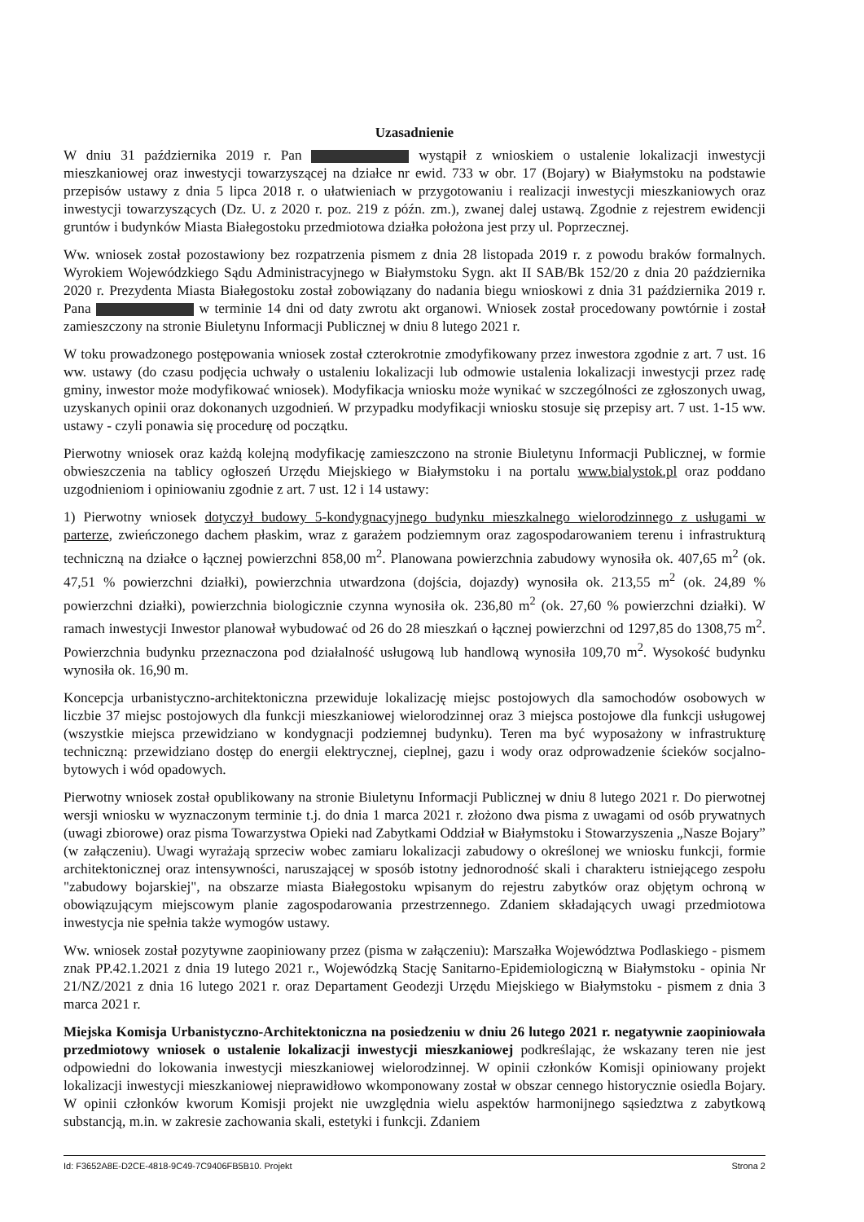Uzasadnienie
W dniu 31 października 2019 r. Pan wystąpił z wnioskiem o ustalenie lokalizacji inwestycji mieszkaniowej oraz inwestycji towarzyszącej na działce nr ewid. 733 w obr. 17 (Bojary) w Białymstoku na podstawie przepisów ustawy z dnia 5 lipca 2018 r. o ułatwieniach w przygotowaniu i realizacji inwestycji mieszkaniowych oraz inwestycji towarzyszących (Dz. U. z 2020 r. poz. 219 z późn. zm.), zwanej dalej ustawą. Zgodnie z rejestrem ewidencji gruntów i budynków Miasta Białegostoku przedmiotowa działka położona jest przy ul. Poprzecznej.
Ww. wniosek został pozostawiony bez rozpatrzenia pismem z dnia 28 listopada 2019 r. z powodu braków formalnych. Wyrokiem Wojewódzkiego Sądu Administracyjnego w Białymstoku Sygn. akt II SAB/Bk 152/20 z dnia 20 października 2020 r. Prezydenta Miasta Białegostoku został zobowiązany do nadania biegu wnioskowi z dnia 31 października 2019 r. Pana w terminie 14 dni od daty zwrotu akt organowi. Wniosek został procedowany powtórnie i został zamieszczony na stronie Biuletynu Informacji Publicznej w dniu 8 lutego 2021 r.
W toku prowadzonego postępowania wniosek został czterokrotnie zmodyfikowany przez inwestora zgodnie z art. 7 ust. 16 ww. ustawy (do czasu podjęcia uchwały o ustaleniu lokalizacji lub odmowie ustalenia lokalizacji inwestycji przez radę gminy, inwestor może modyfikować wniosek). Modyfikacja wniosku może wynikać w szczególności ze zgłoszonych uwag, uzyskanych opinii oraz dokonanych uzgodnień. W przypadku modyfikacji wniosku stosuje się przepisy art. 7 ust. 1-15 ww. ustawy - czyli ponawia się procedurę od początku.
Pierwotny wniosek oraz każdą kolejną modyfikację zamieszczono na stronie Biuletynu Informacji Publicznej, w formie obwieszczenia na tablicy ogłoszeń Urzędu Miejskiego w Białymstoku i na portalu www.bialystok.pl oraz poddano uzgodnieniom i opiniowaniu zgodnie z art. 7 ust. 12 i 14 ustawy:
1) Pierwotny wniosek dotyczył budowy 5-kondygnacyjnego budynku mieszkalnego wielorodzinnego z usługami w parterze, zwieńczonego dachem płaskim, wraz z garażem podziemnym oraz zagospodarowaniem terenu i infrastrukturą techniczną na działce o łącznej powierzchni 858,00 m<sup>2</sup>. Planowana powierzchnia zabudowy wynosiła ok. 407,65 m<sup>2</sup> (ok. 47,51 % powierzchni działki), powierzchnia utwardzona (dojścia, dojazdy) wynosiła ok. 213,55 m<sup>2</sup> (ok. 24,89 % powierzchni działki), powierzchnia biologicznie czynna wynosiła ok. 236,80 m<sup>2</sup> (ok. 27,60 % powierzchni działki). W ramach inwestycji Inwestor planował wybudować od 26 do 28 mieszkań o łącznej powierzchni od 1297,85 do 1308,75 m<sup>2</sup>. Powierzchnia budynku przeznaczona pod działalność usługową lub handlową wynosiła 109,70 m<sup>2</sup>. Wysokość budynku wynosiła ok. 16,90 m.
Koncepcja urbanistyczno-architektoniczna przewiduje lokalizację miejsc postojowych dla samochodów osobowych w liczbie 37 miejsc postojowych dla funkcji mieszkaniowej wielorodzinnej oraz 3 miejsca postojowe dla funkcji usługowej (wszystkie miejsca przewidziano w kondygnacji podziemnej budynku). Teren ma być wyposażony w infrastrukturę techniczną: przewidziano dostęp do energii elektrycznej, cieplnej, gazu i wody oraz odprowadzenie ścieków socjalno-bytowych i wód opadowych.
Pierwotny wniosek został opublikowany na stronie Biuletynu Informacji Publicznej w dniu 8 lutego 2021 r. Do pierwotnej wersji wniosku w wyznaczonym terminie t.j. do dnia 1 marca 2021 r. złożono dwa pisma z uwagami od osób prywatnych (uwagi zbiorowe) oraz pisma Towarzystwa Opieki nad Zabytkami Oddział w Białymstoku i Stowarzyszenia „Nasze Bojary” (w załączeniu). Uwagi wyrażają sprzeciw wobec zamiaru lokalizacji zabudowy o określonej we wniosku funkcji, formie architektonicznej oraz intensywności, naruszającej w sposób istotny jednorodność skali i charakteru istniejącego zespołu "zabudowy bojarskiej", na obszarze miasta Białegostoku wpisanym do rejestru zabytków oraz objętym ochroną w obowiązującym miejscowym planie zagospodarowania przestrzennego. Zdaniem składających uwagi przedmiotowa inwestycja nie spełnia także wymogów ustawy.
Ww. wniosek został pozytywne zaopiniowany przez (pisma w załączeniu): Marszałka Województwa Podlaskiego - pismem znak PP.42.1.2021 z dnia 19 lutego 2021 r., Wojewódzką Stację Sanitarno-Epidemiologiczną w Białymstoku - opinia Nr 21/NZ/2021 z dnia 16 lutego 2021 r. oraz Departament Geodezji Urzędu Miejskiego w Białymstoku - pismem z dnia 3 marca 2021 r.
Miejska Komisja Urbanistyczno-Architektoniczna na posiedzeniu w dniu 26 lutego 2021 r. negatywnie zaopiniowała przedmiotowy wniosek o ustalenie lokalizacji inwestycji mieszkaniowej podkreślając, że wskazany teren nie jest odpowiedni do lokowania inwestycji mieszkaniowej wielorodzinnej. W opinii członków Komisji opiniowany projekt lokalizacji inwestycji mieszkaniowej nieprawidłowo wkomponowany został w obszar cennego historycznie osiedla Bojary. W opinii członków kworum Komisji projekt nie uwzględnia wielu aspektów harmonijnego sąsiedztwa z zabytkową substancją, m.in. w zakresie zachowania skali, estetyki i funkcji. Zdaniem
Id: F3652A8E-D2CE-4818-9C49-7C9406FB5B10. Projekt Strona 2